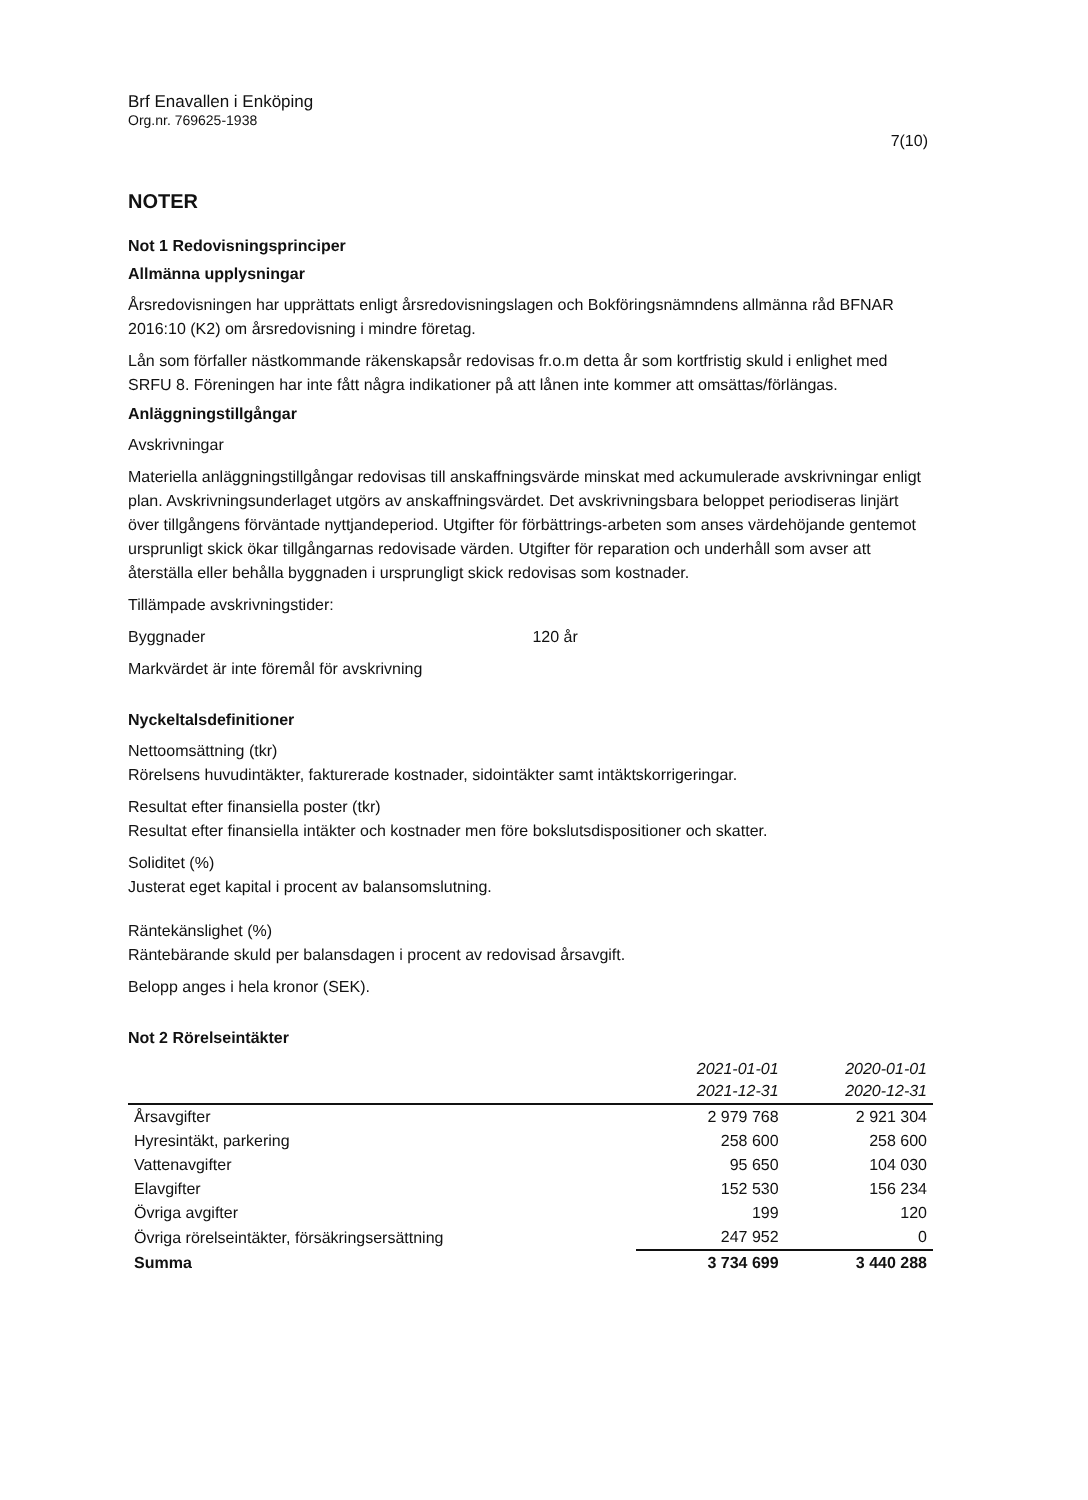Brf Enavallen i Enköping
Org.nr. 769625-1938
7(10)
NOTER
Not 1 Redovisningsprinciper
Allmänna upplysningar
Årsredovisningen har upprättats enligt årsredovisningslagen och Bokföringsnämndens allmänna råd BFNAR 2016:10 (K2) om årsredovisning i mindre företag.
Lån som förfaller nästkommande räkenskapsår redovisas fr.o.m detta år som kortfristig skuld i enlighet med SRFU 8. Föreningen har inte fått några indikationer på att lånen inte kommer att omsättas/förlängas.
Anläggningstillgångar
Avskrivningar
Materiella anläggningstillgångar redovisas till anskaffningsvärde minskat med ackumulerade avskrivningar enligt plan. Avskrivningsunderlaget utgörs av anskaffningsvärdet. Det avskrivningsbara beloppet periodiseras linjärt över tillgångens förväntade nyttjandeperiod. Utgifter för förbättrings-arbeten som anses värdehöjande gentemot ursprunligt skick ökar tillgångarnas redovisade värden. Utgifter för reparation och underhåll som avser att återställa eller behålla byggnaden i ursprungligt skick redovisas som kostnader.
Tillämpade avskrivningstider:
Byggnader 120 år
Markvärdet är inte föremål för avskrivning
Nyckeltalsdefinitioner
Nettoomsättning (tkr)
Rörelsens huvudintäkter, fakturerade kostnader, sidointäkter samt intäktskorrigeringar.
Resultat efter finansiella poster (tkr)
Resultat efter finansiella intäkter och kostnader men före bokslutsdispositioner och skatter.
Soliditet (%)
Justerat eget kapital i procent av balansomslutning.
Räntekänslighet (%)
Räntebärande skuld per balansdagen i procent av redovisad årsavgift.
Belopp anges i hela kronor (SEK).
Not 2 Rörelseintäkter
| | 2021-01-01 2021-12-31 | 2020-01-01 2020-12-31 |
| --- | --- | --- |
| Årsavgifter | 2 979 768 | 2 921 304 |
| Hyresintäkt, parkering | 258 600 | 258 600 |
| Vattenavgifter | 95 650 | 104 030 |
| Elavgifter | 152 530 | 156 234 |
| Övriga avgifter | 199 | 120 |
| Övriga rörelseintäkter, försäkringsersättning | 247 952 | 0 |
| Summa | 3 734 699 | 3 440 288 |